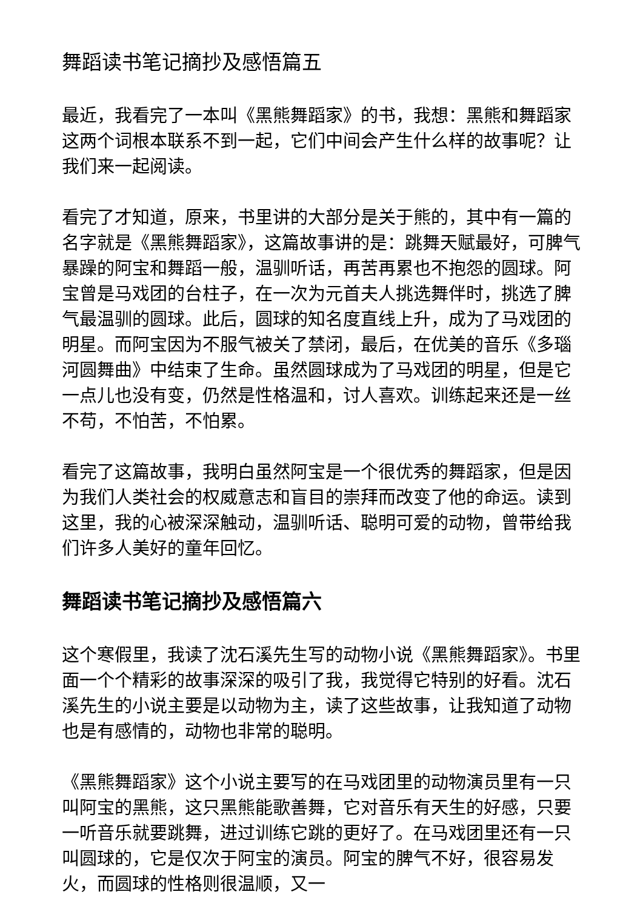舞蹈读书笔记摘抄及感悟篇五
最近，我看完了一本叫《黑熊舞蹈家》的书，我想：黑熊和舞蹈家这两个词根本联系不到一起，它们中间会产生什么样的故事呢？让我们来一起阅读。
看完了才知道，原来，书里讲的大部分是关于熊的，其中有一篇的名字就是《黑熊舞蹈家》，这篇故事讲的是：跳舞天赋最好，可脾气暴躁的阿宝和舞蹈一般，温驯听话，再苦再累也不抱怨的圆球。阿宝曾是马戏团的台柱子，在一次为元首夫人挑选舞伴时，挑选了脾气最温驯的圆球。此后，圆球的知名度直线上升，成为了马戏团的明星。而阿宝因为不服气被关了禁闭，最后，在优美的音乐《多瑙河圆舞曲》中结束了生命。虽然圆球成为了马戏团的明星，但是它一点儿也没有变，仍然是性格温和，讨人喜欢。训练起来还是一丝不苟，不怕苦，不怕累。
看完了这篇故事，我明白虽然阿宝是一个很优秀的舞蹈家，但是因为我们人类社会的权威意志和盲目的崇拜而改变了他的命运。读到这里，我的心被深深触动，温驯听话、聪明可爱的动物，曾带给我们许多人美好的童年回忆。
舞蹈读书笔记摘抄及感悟篇六
这个寒假里，我读了沈石溪先生写的动物小说《黑熊舞蹈家》。书里面一个个精彩的故事深深的吸引了我，我觉得它特别的好看。沈石溪先生的小说主要是以动物为主，读了这些故事，让我知道了动物也是有感情的，动物也非常的聪明。
《黑熊舞蹈家》这个小说主要写的在马戏团里的动物演员里有一只叫阿宝的黑熊，这只黑熊能歌善舞，它对音乐有天生的好感，只要一听音乐就要跳舞，进过训练它跳的更好了。在马戏团里还有一只叫圆球的，它是仅次于阿宝的演员。阿宝的脾气不好，很容易发火，而圆球的性格则很温顺，又一